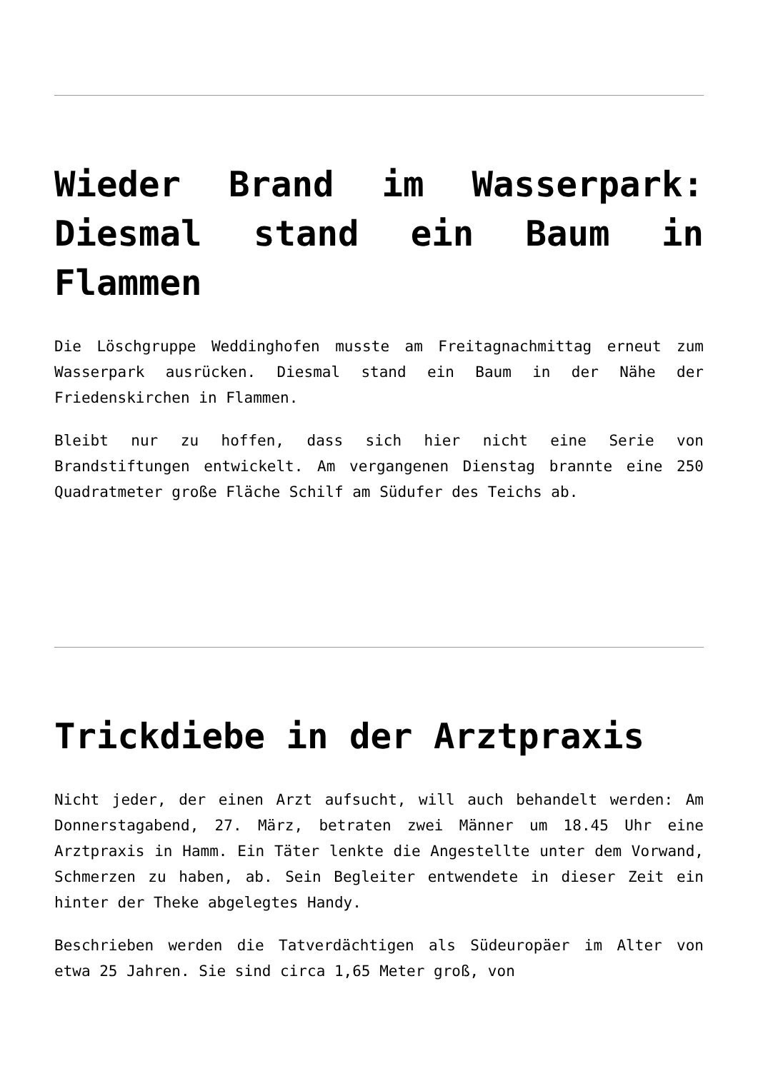Wieder Brand im Wasserpark: Diesmal stand ein Baum in Flammen
Die Löschgruppe Weddinghofen musste am Freitagnachmittag erneut zum Wasserpark ausrücken. Diesmal stand ein Baum in der Nähe der Friedenskirchen in Flammen.
Bleibt nur zu hoffen, dass sich hier nicht eine Serie von Brandstiftungen entwickelt. Am vergangenen Dienstag brannte eine 250 Quadratmeter große Fläche Schilf am Südufer des Teichs ab.
Trickdiebe in der Arztpraxis
Nicht jeder, der einen Arzt aufsucht, will auch behandelt werden: Am Donnerstagabend, 27. März, betraten zwei Männer um 18.45 Uhr eine Arztpraxis in Hamm. Ein Täter lenkte die Angestellte unter dem Vorwand, Schmerzen zu haben, ab. Sein Begleiter entwendete in dieser Zeit ein hinter der Theke abgelegtes Handy.
Beschrieben werden die Tatverdächtigen als Südeuropäer im Alter von etwa 25 Jahren. Sie sind circa 1,65 Meter groß, von